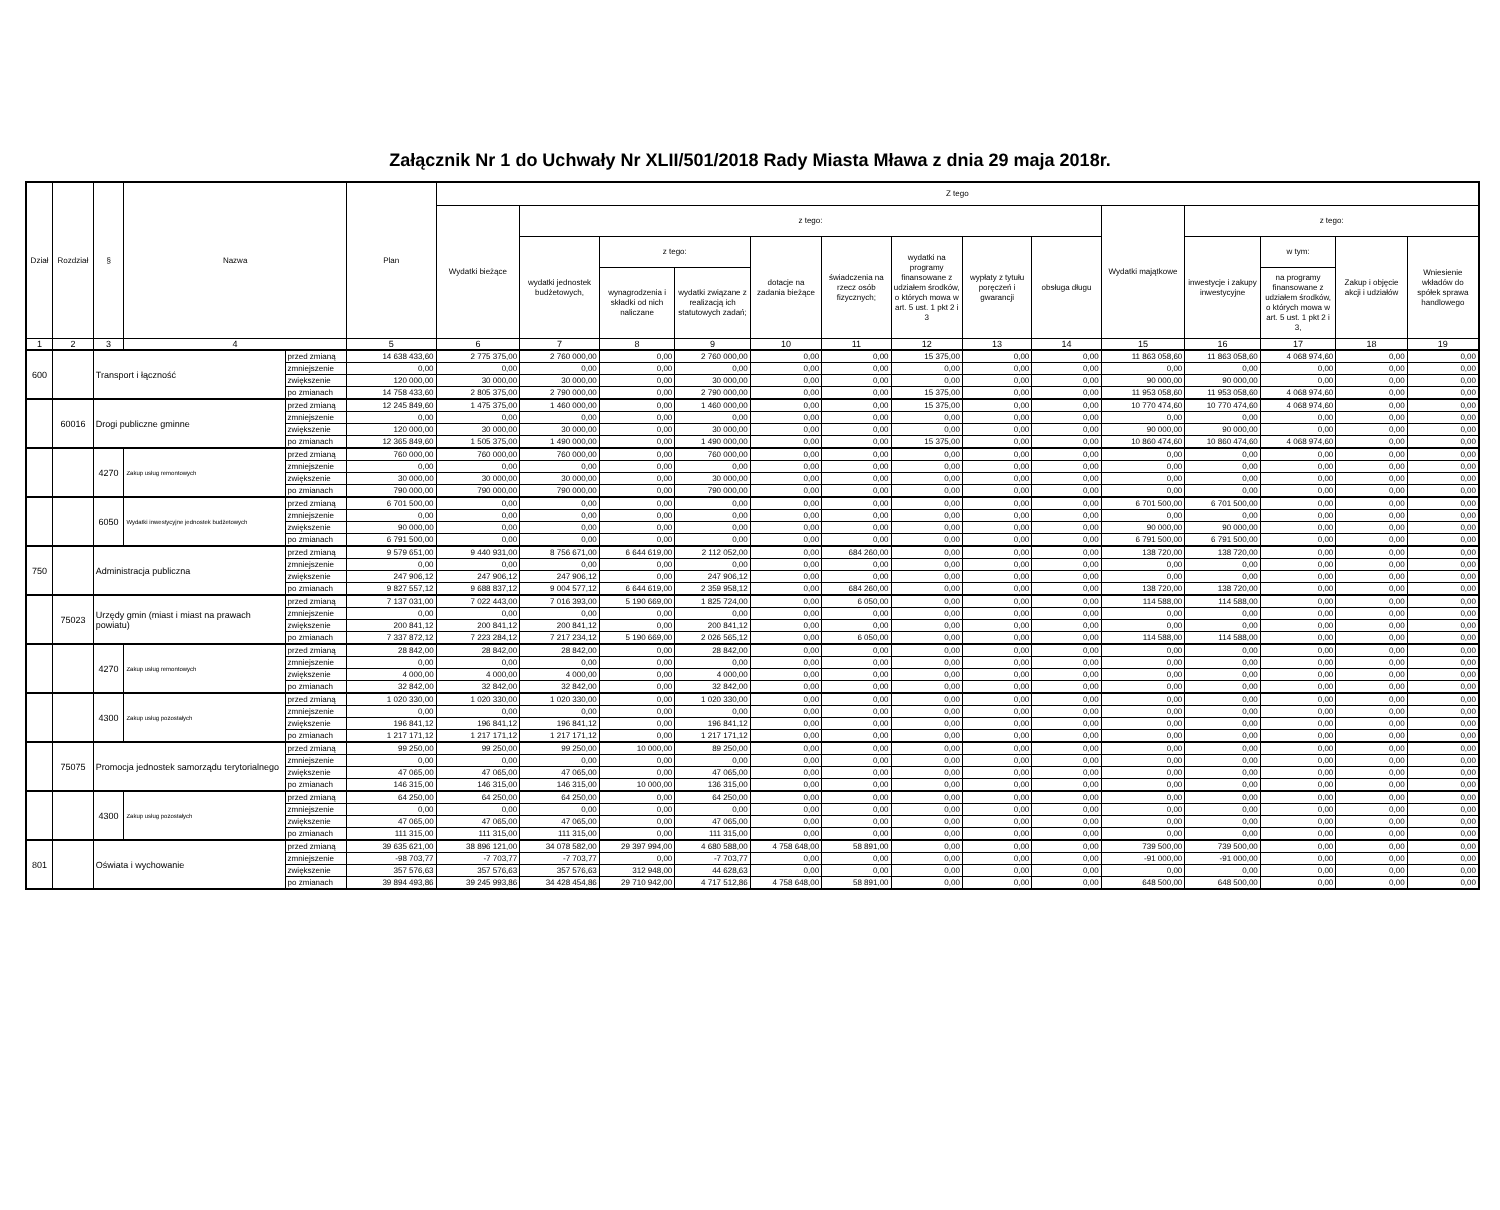Załącznik Nr 1 do Uchwały Nr XLII/501/2018 Rady Miasta Mława z dnia 29 maja 2018r.
| Dział | Rozdział | § | Nazwa | | Plan | Z tego | | | | | | | | | | | | | |
| --- | --- | --- | --- | --- | --- | --- | --- | --- | --- | --- | --- | --- | --- | --- | --- | --- | --- | --- | --- |
| | | | | | | Wydatki bieżące | z tego: | | | | | | | | Wydatki majątkowe | z tego: | | | |
| | | | | | | | wydatki jednostek budżetowych, | z tego: | | dotacje na zadania bieżące | świadczenia na rzecz osób fizycznych; | wydatki na programy finansowane z udziałem środków, o których mowa w art. 5 ust. 1 pkt 2 i 3 | wypłaty z tytułu poręczeń i gwarancji | obsługa długu | | inwestycje i zakupy inwestycyjne | w tym: | Zakup i objęcie akcji i udziałów | Wniesienie wkładów do spółek sprawa handlowego |
| | | | | | | | | wynagrodzenia i składki od nich naliczane | wydatki związane z realizacją ich statutowych zadań; | | | | | | | | na programy finansowane z udziałem środków, o których mowa w art. 5 ust. 1 pkt 2 i 3, | | |
| 1 | 2 | 3 | 4 | | 5 | 6 | 7 | 8 | 9 | 10 | 11 | 12 | 13 | 14 | 15 | 16 | 17 | 18 | 19 |
| 600 | | Transport i łączność | | przed zmianą | 14 638 433,60 | 2 775 375,00 | 2 760 000,00 | 0,00 | 2 760 000,00 | 0,00 | 0,00 | 15 375,00 | 0,00 | 0,00 | 11 863 058,60 | 11 863 058,60 | 4 068 974,60 | 0,00 | 0,00 |
| | | | | zmniejszenie | 0,00 | 0,00 | 0,00 | 0,00 | 0,00 | 0,00 | 0,00 | 0,00 | 0,00 | 0,00 | 0,00 | 0,00 | 0,00 | 0,00 | 0,00 |
| | | | | zwiększenie | 120 000,00 | 30 000,00 | 30 000,00 | 0,00 | 30 000,00 | 0,00 | 0,00 | 0,00 | 0,00 | 0,00 | 90 000,00 | 90 000,00 | 0,00 | 0,00 | 0,00 |
| | | | | po zmianach | 14 758 433,60 | 2 805 375,00 | 2 790 000,00 | 0,00 | 2 790 000,00 | 0,00 | 0,00 | 15 375,00 | 0,00 | 0,00 | 11 953 058,60 | 11 953 058,60 | 4 068 974,60 | 0,00 | 0,00 |
| | 60016 | Drogi publiczne gminne | | przed zmianą | 12 245 849,60 | 1 475 375,00 | 1 460 000,00 | 0,00 | 1 460 000,00 | 0,00 | 0,00 | 15 375,00 | 0,00 | 0,00 | 10 770 474,60 | 10 770 474,60 | 4 068 974,60 | 0,00 | 0,00 |
| | | | | zmniejszenie | 0,00 | 0,00 | 0,00 | 0,00 | 0,00 | 0,00 | 0,00 | 0,00 | 0,00 | 0,00 | 0,00 | 0,00 | 0,00 | 0,00 | 0,00 |
| | | | | zwiększenie | 120 000,00 | 30 000,00 | 30 000,00 | 0,00 | 30 000,00 | 0,00 | 0,00 | 0,00 | 0,00 | 0,00 | 90 000,00 | 90 000,00 | 0,00 | 0,00 | 0,00 |
| | | | | po zmianach | 12 365 849,60 | 1 505 375,00 | 1 490 000,00 | 0,00 | 1 490 000,00 | 0,00 | 0,00 | 15 375,00 | 0,00 | 0,00 | 10 860 474,60 | 10 860 474,60 | 4 068 974,60 | 0,00 | 0,00 |
| | | 4270 | Zakup usług remontowych | przed zmianą | 760 000,00 | 760 000,00 | 760 000,00 | 0,00 | 760 000,00 | 0,00 | 0,00 | 0,00 | 0,00 | 0,00 | 0,00 | 0,00 | 0,00 | 0,00 | 0,00 |
| | | | | zmniejszenie | 0,00 | 0,00 | 0,00 | 0,00 | 0,00 | 0,00 | 0,00 | 0,00 | 0,00 | 0,00 | 0,00 | 0,00 | 0,00 | 0,00 | 0,00 |
| | | | | zwiększenie | 30 000,00 | 30 000,00 | 30 000,00 | 0,00 | 30 000,00 | 0,00 | 0,00 | 0,00 | 0,00 | 0,00 | 0,00 | 0,00 | 0,00 | 0,00 | 0,00 |
| | | | | po zmianach | 790 000,00 | 790 000,00 | 790 000,00 | 0,00 | 790 000,00 | 0,00 | 0,00 | 0,00 | 0,00 | 0,00 | 0,00 | 0,00 | 0,00 | 0,00 | 0,00 |
| | | 6050 | Wydatki inwestycyjne jednostek budżetowych | przed zmianą | 6 701 500,00 | 0,00 | 0,00 | 0,00 | 0,00 | 0,00 | 0,00 | 0,00 | 0,00 | 0,00 | 6 701 500,00 | 6 701 500,00 | 0,00 | 0,00 | 0,00 |
| | | | | zmniejszenie | 0,00 | 0,00 | 0,00 | 0,00 | 0,00 | 0,00 | 0,00 | 0,00 | 0,00 | 0,00 | 0,00 | 0,00 | 0,00 | 0,00 | 0,00 |
| | | | | zwiększenie | 90 000,00 | 0,00 | 0,00 | 0,00 | 0,00 | 0,00 | 0,00 | 0,00 | 0,00 | 0,00 | 90 000,00 | 90 000,00 | 0,00 | 0,00 | 0,00 |
| | | | | po zmianach | 6 791 500,00 | 0,00 | 0,00 | 0,00 | 0,00 | 0,00 | 0,00 | 0,00 | 0,00 | 0,00 | 6 791 500,00 | 6 791 500,00 | 0,00 | 0,00 | 0,00 |
| 750 | | Administracja publiczna | | przed zmianą | 9 579 651,00 | 9 440 931,00 | 8 756 671,00 | 6 644 619,00 | 2 112 052,00 | 0,00 | 684 260,00 | 0,00 | 0,00 | 0,00 | 138 720,00 | 138 720,00 | 0,00 | 0,00 | 0,00 |
| | | | | zmniejszenie | 0,00 | 0,00 | 0,00 | 0,00 | 0,00 | 0,00 | 0,00 | 0,00 | 0,00 | 0,00 | 0,00 | 0,00 | 0,00 | 0,00 | 0,00 |
| | | | | zwiększenie | 247 906,12 | 247 906,12 | 247 906,12 | 0,00 | 247 906,12 | 0,00 | 0,00 | 0,00 | 0,00 | 0,00 | 0,00 | 0,00 | 0,00 | 0,00 | 0,00 |
| | | | | po zmianach | 9 827 557,12 | 9 688 837,12 | 9 004 577,12 | 6 644 619,00 | 2 359 958,12 | 0,00 | 684 260,00 | 0,00 | 0,00 | 0,00 | 138 720,00 | 138 720,00 | 0,00 | 0,00 | 0,00 |
| | 75023 | Urzędy gmin (miast i miast na prawach powiatu) | | przed zmianą | 7 137 031,00 | 7 022 443,00 | 7 016 393,00 | 5 190 669,00 | 1 825 724,00 | 0,00 | 6 050,00 | 0,00 | 0,00 | 0,00 | 114 588,00 | 114 588,00 | 0,00 | 0,00 | 0,00 |
| | | | | zmniejszenie | 0,00 | 0,00 | 0,00 | 0,00 | 0,00 | 0,00 | 0,00 | 0,00 | 0,00 | 0,00 | 0,00 | 0,00 | 0,00 | 0,00 | 0,00 |
| | | | | zwiększenie | 200 841,12 | 200 841,12 | 200 841,12 | 0,00 | 200 841,12 | 0,00 | 0,00 | 0,00 | 0,00 | 0,00 | 0,00 | 0,00 | 0,00 | 0,00 | 0,00 |
| | | | | po zmianach | 7 337 872,12 | 7 223 284,12 | 7 217 234,12 | 5 190 669,00 | 2 026 565,12 | 0,00 | 6 050,00 | 0,00 | 0,00 | 0,00 | 114 588,00 | 114 588,00 | 0,00 | 0,00 | 0,00 |
| | | 4270 | Zakup usług remontowych | przed zmianą | 28 842,00 | 28 842,00 | 28 842,00 | 0,00 | 28 842,00 | 0,00 | 0,00 | 0,00 | 0,00 | 0,00 | 0,00 | 0,00 | 0,00 | 0,00 | 0,00 |
| | | | | zmniejszenie | 0,00 | 0,00 | 0,00 | 0,00 | 0,00 | 0,00 | 0,00 | 0,00 | 0,00 | 0,00 | 0,00 | 0,00 | 0,00 | 0,00 | 0,00 |
| | | | | zwiększenie | 4 000,00 | 4 000,00 | 4 000,00 | 0,00 | 4 000,00 | 0,00 | 0,00 | 0,00 | 0,00 | 0,00 | 0,00 | 0,00 | 0,00 | 0,00 | 0,00 |
| | | | | po zmianach | 32 842,00 | 32 842,00 | 32 842,00 | 0,00 | 32 842,00 | 0,00 | 0,00 | 0,00 | 0,00 | 0,00 | 0,00 | 0,00 | 0,00 | 0,00 | 0,00 |
| | | 4300 | Zakup usług pozostałych | przed zmianą | 1 020 330,00 | 1 020 330,00 | 1 020 330,00 | 0,00 | 1 020 330,00 | 0,00 | 0,00 | 0,00 | 0,00 | 0,00 | 0,00 | 0,00 | 0,00 | 0,00 | 0,00 |
| | | | | zmniejszenie | 0,00 | 0,00 | 0,00 | 0,00 | 0,00 | 0,00 | 0,00 | 0,00 | 0,00 | 0,00 | 0,00 | 0,00 | 0,00 | 0,00 | 0,00 |
| | | | | zwiększenie | 196 841,12 | 196 841,12 | 196 841,12 | 0,00 | 196 841,12 | 0,00 | 0,00 | 0,00 | 0,00 | 0,00 | 0,00 | 0,00 | 0,00 | 0,00 | 0,00 |
| | | | | po zmianach | 1 217 171,12 | 1 217 171,12 | 1 217 171,12 | 0,00 | 1 217 171,12 | 0,00 | 0,00 | 0,00 | 0,00 | 0,00 | 0,00 | 0,00 | 0,00 | 0,00 | 0,00 |
| | 75075 | Promocja jednostek samorządu terytorialnego | | przed zmianą | 99 250,00 | 99 250,00 | 99 250,00 | 10 000,00 | 89 250,00 | 0,00 | 0,00 | 0,00 | 0,00 | 0,00 | 0,00 | 0,00 | 0,00 | 0,00 | 0,00 |
| | | | | zmniejszenie | 0,00 | 0,00 | 0,00 | 0,00 | 0,00 | 0,00 | 0,00 | 0,00 | 0,00 | 0,00 | 0,00 | 0,00 | 0,00 | 0,00 | 0,00 |
| | | | | zwiększenie | 47 065,00 | 47 065,00 | 47 065,00 | 0,00 | 47 065,00 | 0,00 | 0,00 | 0,00 | 0,00 | 0,00 | 0,00 | 0,00 | 0,00 | 0,00 | 0,00 |
| | | | | po zmianach | 146 315,00 | 146 315,00 | 146 315,00 | 10 000,00 | 136 315,00 | 0,00 | 0,00 | 0,00 | 0,00 | 0,00 | 0,00 | 0,00 | 0,00 | 0,00 | 0,00 |
| | | 4300 | Zakup usług pozostałych | przed zmianą | 64 250,00 | 64 250,00 | 64 250,00 | 0,00 | 64 250,00 | 0,00 | 0,00 | 0,00 | 0,00 | 0,00 | 0,00 | 0,00 | 0,00 | 0,00 | 0,00 |
| | | | | zmniejszenie | 0,00 | 0,00 | 0,00 | 0,00 | 0,00 | 0,00 | 0,00 | 0,00 | 0,00 | 0,00 | 0,00 | 0,00 | 0,00 | 0,00 | 0,00 |
| | | | | zwiększenie | 47 065,00 | 47 065,00 | 47 065,00 | 0,00 | 47 065,00 | 0,00 | 0,00 | 0,00 | 0,00 | 0,00 | 0,00 | 0,00 | 0,00 | 0,00 | 0,00 |
| | | | | po zmianach | 111 315,00 | 111 315,00 | 111 315,00 | 0,00 | 111 315,00 | 0,00 | 0,00 | 0,00 | 0,00 | 0,00 | 0,00 | 0,00 | 0,00 | 0,00 | 0,00 |
| 801 | | Oświata i wychowanie | | przed zmianą | 39 635 621,00 | 38 896 121,00 | 34 078 582,00 | 29 397 994,00 | 4 680 588,00 | 4 758 648,00 | 58 891,00 | 0,00 | 0,00 | 0,00 | 739 500,00 | 739 500,00 | 0,00 | 0,00 | 0,00 |
| | | | | zmniejszenie | -98 703,77 | -7 703,77 | -7 703,77 | 0,00 | -7 703,77 | 0,00 | 0,00 | 0,00 | 0,00 | 0,00 | -91 000,00 | -91 000,00 | 0,00 | 0,00 | 0,00 |
| | | | | zwiększenie | 357 576,63 | 357 576,63 | 357 576,63 | 312 948,00 | 44 628,63 | 0,00 | 0,00 | 0,00 | 0,00 | 0,00 | 0,00 | 0,00 | 0,00 | 0,00 | 0,00 |
| | | | | po zmianach | 39 894 493,86 | 39 245 993,86 | 34 428 454,86 | 29 710 942,00 | 4 717 512,86 | 4 758 648,00 | 58 891,00 | 0,00 | 0,00 | 0,00 | 648 500,00 | 648 500,00 | 0,00 | 0,00 | 0,00 |